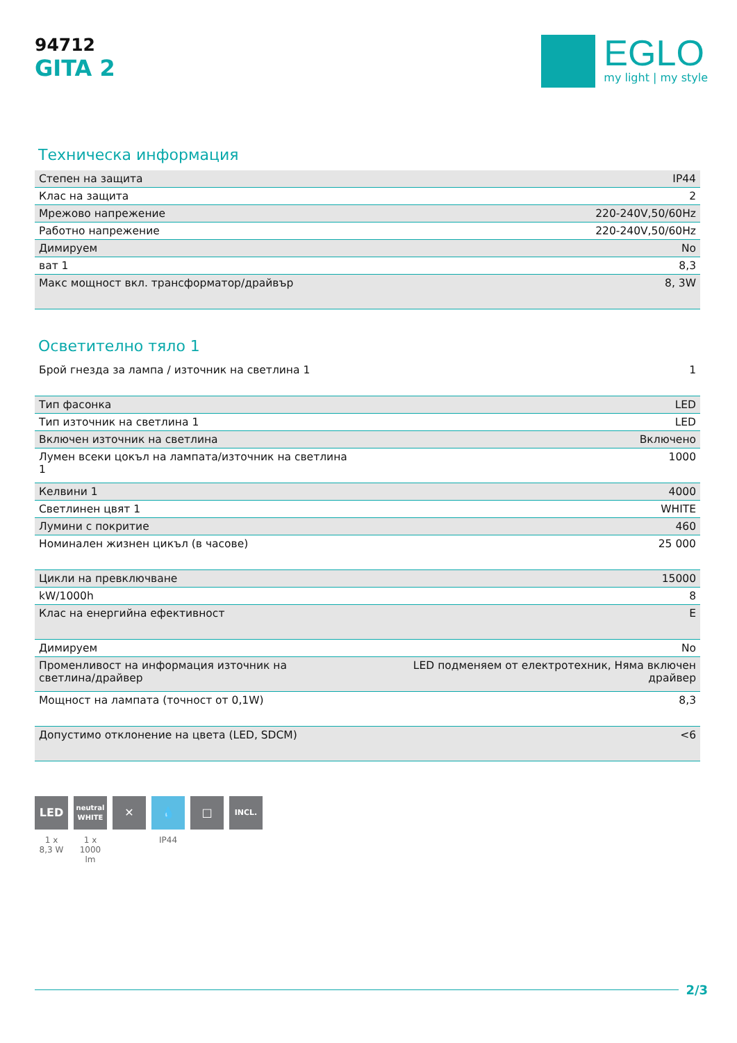94712
GITA 2
EGLO
my light | my style
Техническа информация
| Степен на защита | IP44 |
| Клас на защита | 2 |
| Мрежово напрежение | 220-240V,50/60Hz |
| Работно напрежение | 220-240V,50/60Hz |
| Димируем | No |
| ват 1 | 8,3 |
| Макс мощност вкл. трансформатор/драйвър | 8, 3W |
Осветително тяло 1
| Брой гнезда за лампа / източник на светлина 1 | 1 |
| Тип фасонка | LED |
| Тип източник на светлина 1 | LED |
| Включен източник на светлина | Включено |
| Лумен всеки цокъл на лампата/източник на светлина 1 | 1000 |
| Келвини 1 | 4000 |
| Светлинен цвят 1 | WHITE |
| Лумини с покритие | 460 |
| Номинален жизнен цикъл (в часове) | 25 000 |
| Цикли на превключване | 15000 |
| kW/1000h | 8 |
| Клас на енергийна ефективност | E |
| Димируем | No |
| Променливост на информация източник на светлина/драйвер | LED подменяем от електротехник, Няма включен драйвер |
| Мощност на лампата (точност от 0,1W) | 8,3 |
| Допустимо отклонение на цвета (LED, SDCM) | <6 |
LED
1 x
8,3 W
neutral
WHITE
1 x
1000
lm
✕ 💧
IP44
□
INCL.
2/3